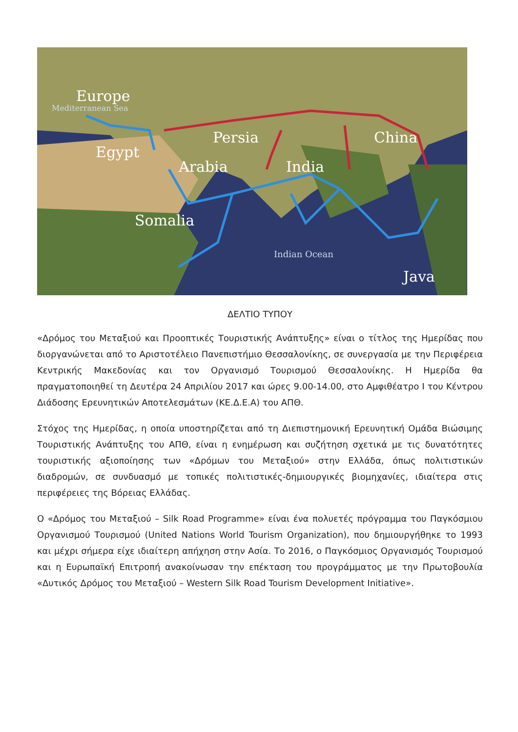Europe
Mediterranean Sea
Egypt
Persia
Arabia
India
China
Somalia
Indian Ocean
Java
ΔΕΛΤΙΟ ΤΥΠΟΥ
«Δρόμος του Μεταξιού και Προοπτικές Τουριστικής Ανάπτυξης» είναι ο τίτλος της Ημερίδας που διοργανώνεται από το Αριστοτέλειο Πανεπιστήμιο Θεσσαλονίκης, σε συνεργασία με την Περιφέρεια Κεντρικής Μακεδονίας και τον Οργανισμό Τουρισμού Θεσσαλονίκης. Η Ημερίδα θα πραγματοποιηθεί τη Δευτέρα 24 Απριλίου 2017 και ώρες 9.00-14.00, στο Αμφιθέατρο Ι του Κέντρου Διάδοσης Ερευνητικών Αποτελεσμάτων (ΚΕ.Δ.Ε.Α) του ΑΠΘ.
Στόχος της Ημερίδας, η οποία υποστηρίζεται από τη Διεπιστημονική Ερευνητική Ομάδα Βιώσιμης Τουριστικής Ανάπτυξης του ΑΠΘ, είναι η ενημέρωση και συζήτηση σχετικά με τις δυνατότητες τουριστικής αξιοποίησης των «Δρόμων του Μεταξιού» στην Ελλάδα, όπως πολιτιστικών διαδρομών, σε συνδυασμό με τοπικές πολιτιστικές-δημιουργικές βιομηχανίες, ιδιαίτερα στις περιφέρειες της Βόρειας Ελλάδας.
Ο «Δρόμος του Μεταξιού – Silk Road Programme» είναι ένα πολυετές πρόγραμμα του Παγκόσμιου Οργανισμού Τουρισμού (United Nations World Tourism Organization), που δημιουργήθηκε το 1993 και μέχρι σήμερα είχε ιδιαίτερη απήχηση στην Ασία. Το 2016, ο Παγκόσμιος Οργανισμός Τουρισμού και η Ευρωπαϊκή Επιτροπή ανακοίνωσαν την επέκταση του προγράμματος με την Πρωτοβουλία «Δυτικός Δρόμος του Μεταξιού – Western Silk Road Tourism Development Initiative».